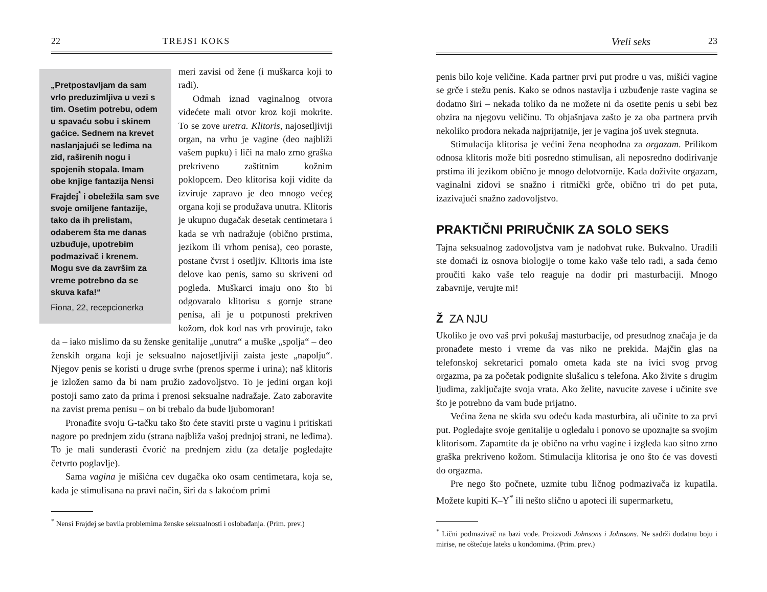22 TREJSI KOKS
„Pretpostavljam da sam vrlo preduzimljiva u vezi s tim. Osetim potrebu, odem u spavaću sobu i skinem gaćice. Sednem na krevet naslanjajući se leđima na zid, raširenih nogu i spojenih stopala. Imam obe knjige fantazija Nensi Frajdej<sup>*</sup> i obeležila sam sve svoje omiljene fantazije, tako da ih prelistam, odaberem šta me danas uzbuđuje, upotrebim podmazivač i krenem. Mogu sve da završim za vreme potrebno da se skuva kafa!“Fiona, 22, recepcionerka
meri zavisi od žene (i muškarca koji to radi).
Odmah iznad vaginalnog otvora videćete mali otvor kroz koji mokrite. To se zove uretra. Klitoris, najosetljiviji organ, na vrhu je vagine (deo najbliži vašem pupku) i liči na malo zrno graška prekriveno zaštitnim kožnim poklopcem. Deo klitorisa koji vidite da izviruje zapravo je deo mnogo većeg organa koji se produžava unutra. Klitoris je ukupno dugačak desetak centimetara i kada se vrh nadražuje (obično prstima, jezikom ili vrhom penisa), ceo poraste, postane čvrst i osetljiv. Klitoris ima iste delove kao penis, samo su skriveni od pogleda. Muškarci imaju ono što bi odgovaralo klitorisu s gornje strane penisa, ali je u potpunosti prekriven kožom, dok kod nas vrh proviruje, tako da – iako mislimo da su ženske genitalije „unutra“ a muške „spolja“ – deo ženskih organa koji je seksualno najosetljiviji zaista jeste „napolju“. Njegov penis se koristi u druge svrhe (prenos sperme i urina); naš klitoris je izložen samo da bi nam pružio zadovoljstvo. To je jedini organ koji postoji samo zato da prima i prenosi seksualne nadražaje. Zato zaboravite na zavist prema penisu – on bi trebalo da bude ljubomoran!
Pronađite svoju G-tačku tako što ćete staviti prste u vaginu i pritiskati nagore po prednjem zidu (strana najbliža vašoj prednjoj strani, ne leđima). To je mali sunđerasti čvorić na prednjem zidu (za detalje pogledajte četvrto poglavlje).
Sama vagina je mišićna cev dugačka oko osam centimetara, koja se, kada je stimulisana na pravi način, širi da s lakoćom primi
<sup>*</sup> Nensi Frajdej se bavila problemima ženske seksualnosti i oslobađanja. (Prim. prev.)
Vreli seks 23
penis bilo koje veličine. Kada partner prvi put prodre u vas, mišići vagine se grče i stežu penis. Kako se odnos nastavlja i uzbuđenje raste vagina se dodatno širi – nekada toliko da ne možete ni da osetite penis u sebi bez obzira na njegovu veličinu. To objašnjava zašto je za oba partnera prvih nekoliko prodora nekada najprijatnije, jer je vagina još uvek stegnuta.
Stimulacija klitorisa je većini žena neophodna za orgazam. Prilikom odnosa klitoris može biti posredno stimulisan, ali neposredno dodirivanje prstima ili jezikom obično je mnogo delotvornije. Kada doživite orgazam, vaginalni zidovi se snažno i ritmički grče, obično tri do pet puta, izazivajući snažno zadovoljstvo.
PRAKTIČNI PRIRUČNIK ZA SOLO SEKS
Tajna seksualnog zadovoljstva vam je nadohvat ruke. Bukvalno. Uradili ste domaći iz osnova biologije o tome kako vaše telo radi, a sada ćemo proučiti kako vaše telo reaguje na dodir pri masturbaciji. Mnogo zabavnije, verujte mi!
Ž ZA NJU
Ukoliko je ovo vaš prvi pokušaj masturbacije, od presudnog značaja je da pronađete mesto i vreme da vas niko ne prekida. Majčin glas na telefonskoj sekretarici pomalo ometa kada ste na ivici svog prvog orgazma, pa za početak podignite slušalicu s telefona. Ako živite s drugim ljudima, zaključajte svoja vrata. Ako želite, navucite zavese i učinite sve što je potrebno da vam bude prijatno.
Većina žena ne skida svu odeću kada masturbira, ali učinite to za prvi put. Pogledajte svoje genitalije u ogledalu i ponovo se upoznajte sa svojim klitorisom. Zapamtite da je obično na vrhu vagine i izgleda kao sitno zrno graška prekriveno kožom. Stimulacija klitorisa je ono što će vas dovesti do orgazma.
Pre nego što počnete, uzmite tubu ličnog podmazivača iz kupatila. Možete kupiti K–Y<sup>*</sup> ili nešto slično u apoteci ili supermarketu,
<sup>*</sup> Lični podmazivač na bazi vode. Proizvodi Johnsons i Johnsons. Ne sadrži dodatnu boju i mirise, ne oštećuje lateks u kondomima. (Prim. prev.)